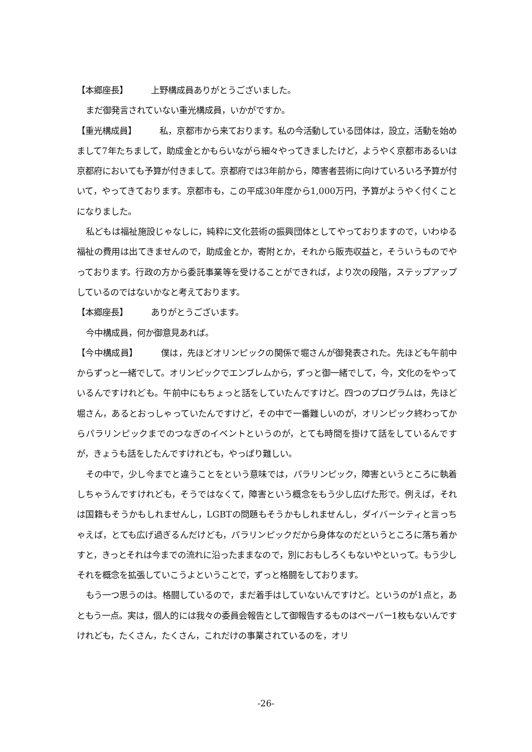【本郷座長】 上野構成員ありがとうございました。
まだ御発言されていない重光構成員，いかがですか。
【重光構成員】 私，京都市から来ております。私の今活動している団体は，設立，活動を始めまして7年たちまして，助成金とかもらいながら細々やってきましたけど，ようやく京都市あるいは京都府においても予算が付きまして。京都府では3年前から，障害者芸術に向けていろいろ予算が付いて，やってきております。京都市も，この平成30年度から1,000万円，予算がようやく付くことになりました。
私どもは福祉施設じゃなしに，純粋に文化芸術の振興団体としてやっておりますので，いわゆる福祉の費用は出てきませんので，助成金とか，寄附とか，それから販売収益と，そういうものでやっております。行政の方から委託事業等を受けることができれば，より次の段階，ステップアップしているのではないかなと考えております。
【本郷座長】 ありがとうございます。
今中構成員，何か御意見あれば。
【今中構成員】 僕は，先ほどオリンピックの関係で堀さんが御発表された。先ほども午前中からずっと一緒でして。オリンピックでエンブレムから，ずっと御一緒でして，今，文化のをやっているんですけれども。午前中にもちょっと話をしていたんですけど。四つのプログラムは，先ほど堀さん，あるとおっしゃっていたんですけど，その中で一番難しいのが，オリンピック終わってからパラリンピックまでのつなぎのイベントというのが，とても時間を掛けて話をしているんですが，きょうも話をしたんですけれども，やっぱり難しい。
その中で，少し今までと違うことをという意味では，パラリンピック，障害というところに執着しちゃうんですけれども，そうではなくて，障害という概念をもう少し広げた形で。例えば，それは国籍もそうかもしれませんし，LGBTの問題もそうかもしれませんし，ダイバーシティと言っちゃえば，とても広げ過ぎるんだけども，パラリンピックだから身体なのだというところに落ち着かすと，きっとそれは今までの流れに沿ったままなので，別におもしろくもないやといって。もう少しそれを概念を拡張していこうよということで，ずっと格闘をしております。
もう一つ思うのは。格闘しているので，まだ着手はしていないんですけど。というのが1点と，あともう一点。実は，個人的には我々の委員会報告として御報告するものはペーパー1枚もないんですけれども，たくさん，たくさん，これだけの事業されているのを，オリ
-26-